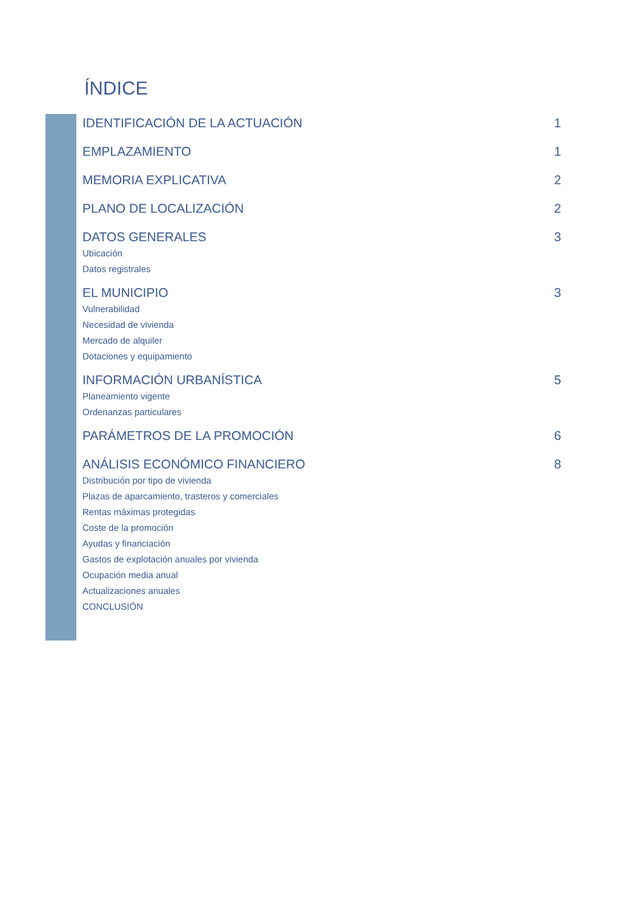ÍNDICE
IDENTIFICACIÓN DE LA ACTUACIÓN 1
EMPLAZAMIENTO 1
MEMORIA EXPLICATIVA 2
PLANO DE LOCALIZACIÓN 2
DATOS GENERALES 3
Ubicación
Datos registrales
EL MUNICIPIO 3
Vulnerabilidad
Necesidad de vivienda
Mercado de alquiler
Dotaciones y equipamiento
INFORMACIÓN URBANÍSTICA 5
Planeamiento vigente
Ordenanzas particulares
PARÁMETROS DE LA PROMOCIÓN 6
ANÁLISIS ECONÓMICO FINANCIERO 8
Distribución por tipo de vivienda
Plazas de aparcamiento, trasteros y comerciales
Rentas máximas protegidas
Coste de la promoción
Ayudas y financiación
Gastos de explotación anuales por vivienda
Ocupación media anual
Actualizaciones anuales
CONCLUSIÓN